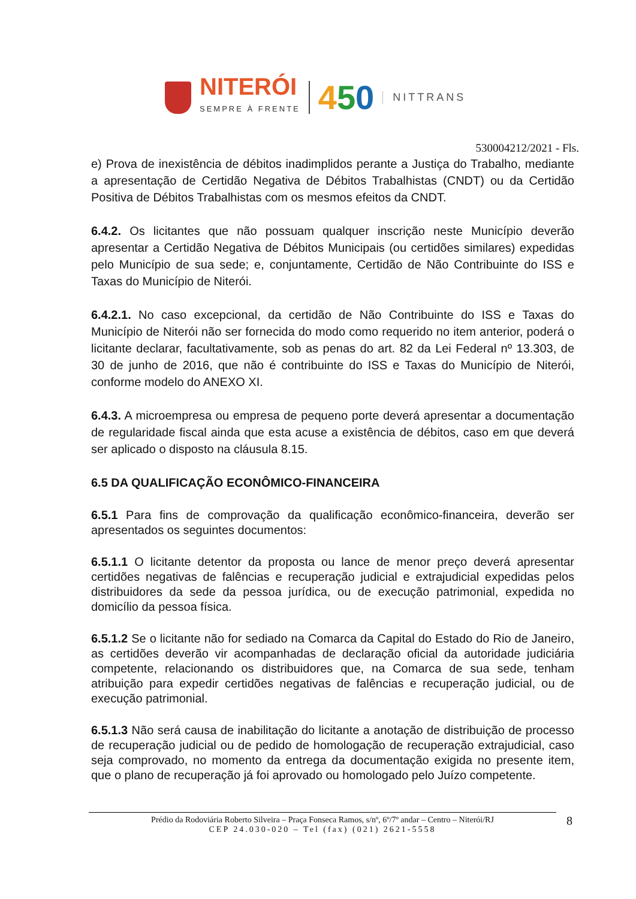NITERÓI
SEMPRE À FRENTE
450
NITTRANS
530004212/2021 - Fls.
e) Prova de inexistência de débitos inadimplidos perante a Justiça do Trabalho, mediante a apresentação de Certidão Negativa de Débitos Trabalhistas (CNDT) ou da Certidão Positiva de Débitos Trabalhistas com os mesmos efeitos da CNDT.
6.4.2. Os licitantes que não possuam qualquer inscrição neste Município deverão apresentar a Certidão Negativa de Débitos Municipais (ou certidões similares) expedidas pelo Município de sua sede; e, conjuntamente, Certidão de Não Contribuinte do ISS e Taxas do Município de Niterói.
6.4.2.1. No caso excepcional, da certidão de Não Contribuinte do ISS e Taxas do Município de Niterói não ser fornecida do modo como requerido no item anterior, poderá o licitante declarar, facultativamente, sob as penas do art. 82 da Lei Federal nº 13.303, de 30 de junho de 2016, que não é contribuinte do ISS e Taxas do Município de Niterói, conforme modelo do ANEXO XI.
6.4.3. A microempresa ou empresa de pequeno porte deverá apresentar a documentação de regularidade fiscal ainda que esta acuse a existência de débitos, caso em que deverá ser aplicado o disposto na cláusula 8.15.
6.5 DA QUALIFICAÇÃO ECONÔMICO-FINANCEIRA
6.5.1 Para fins de comprovação da qualificação econômico-financeira, deverão ser apresentados os seguintes documentos:
6.5.1.1 O licitante detentor da proposta ou lance de menor preço deverá apresentar certidões negativas de falências e recuperação judicial e extrajudicial expedidas pelos distribuidores da sede da pessoa jurídica, ou de execução patrimonial, expedida no domicílio da pessoa física.
6.5.1.2 Se o licitante não for sediado na Comarca da Capital do Estado do Rio de Janeiro, as certidões deverão vir acompanhadas de declaração oficial da autoridade judiciária competente, relacionando os distribuidores que, na Comarca de sua sede, tenham atribuição para expedir certidões negativas de falências e recuperação judicial, ou de execução patrimonial.
6.5.1.3 Não será causa de inabilitação do licitante a anotação de distribuição de processo de recuperação judicial ou de pedido de homologação de recuperação extrajudicial, caso seja comprovado, no momento da entrega da documentação exigida no presente item, que o plano de recuperação já foi aprovado ou homologado pelo Juízo competente.
Prédio da Rodoviária Roberto Silveira – Praça Fonseca Ramos, s/nº, 6º/7º andar – Centro – Niterói/RJ
CEP 24.030-020 – Tel (fax) (021) 2621-5558
8